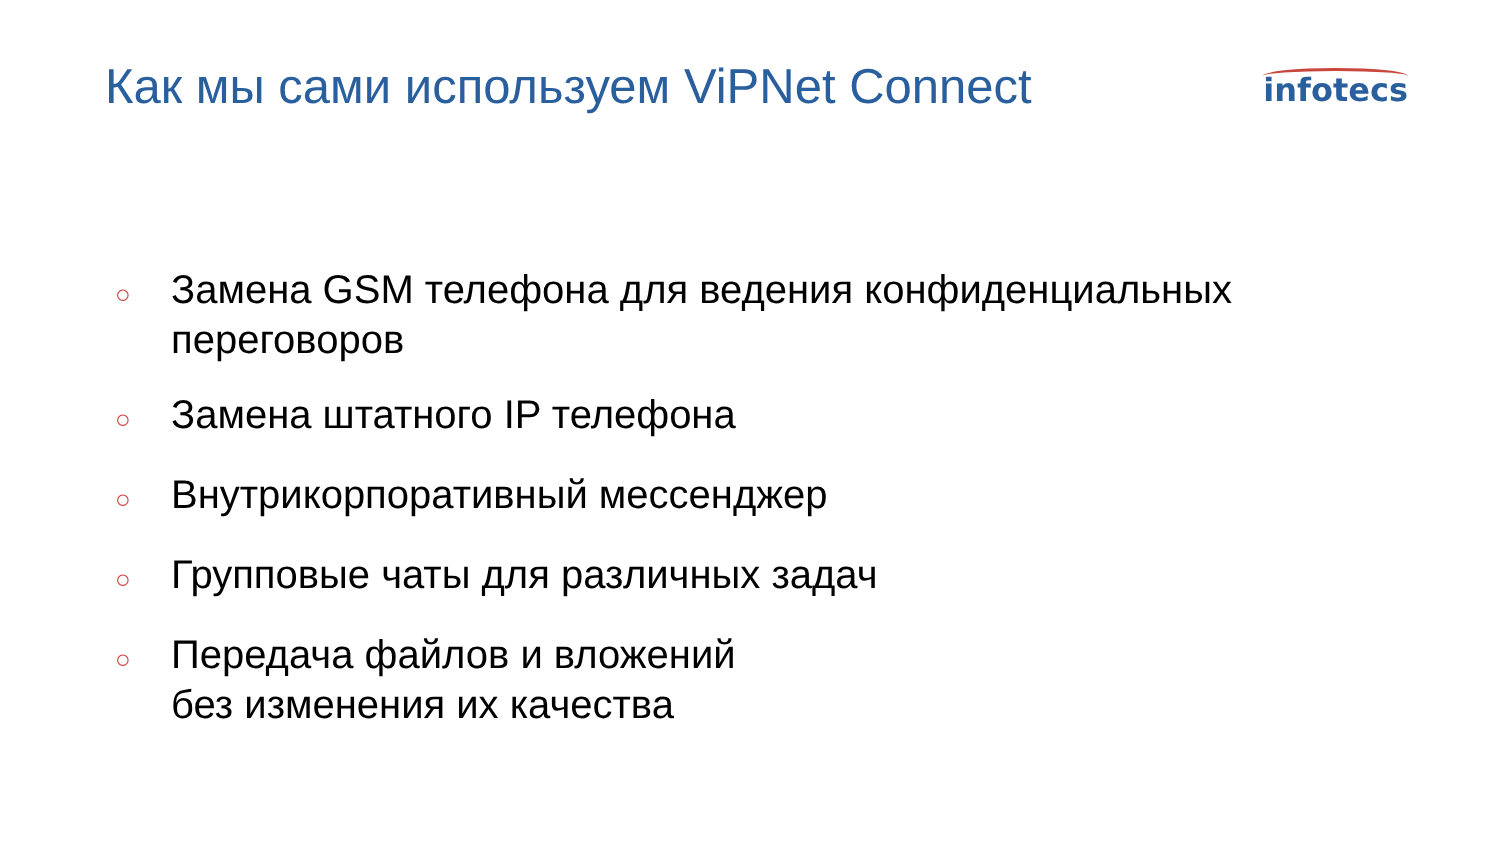Как мы сами используем ViPNet Connect
infotecs
○ Замена GSM телефона для ведения конфиденциальных
переговоров
○ Замена штатного IP телефона
○ Внутрикорпоративный мессенджер
○ Групповые чаты для различных задач
○ Передача файлов и вложений
без изменения их качества